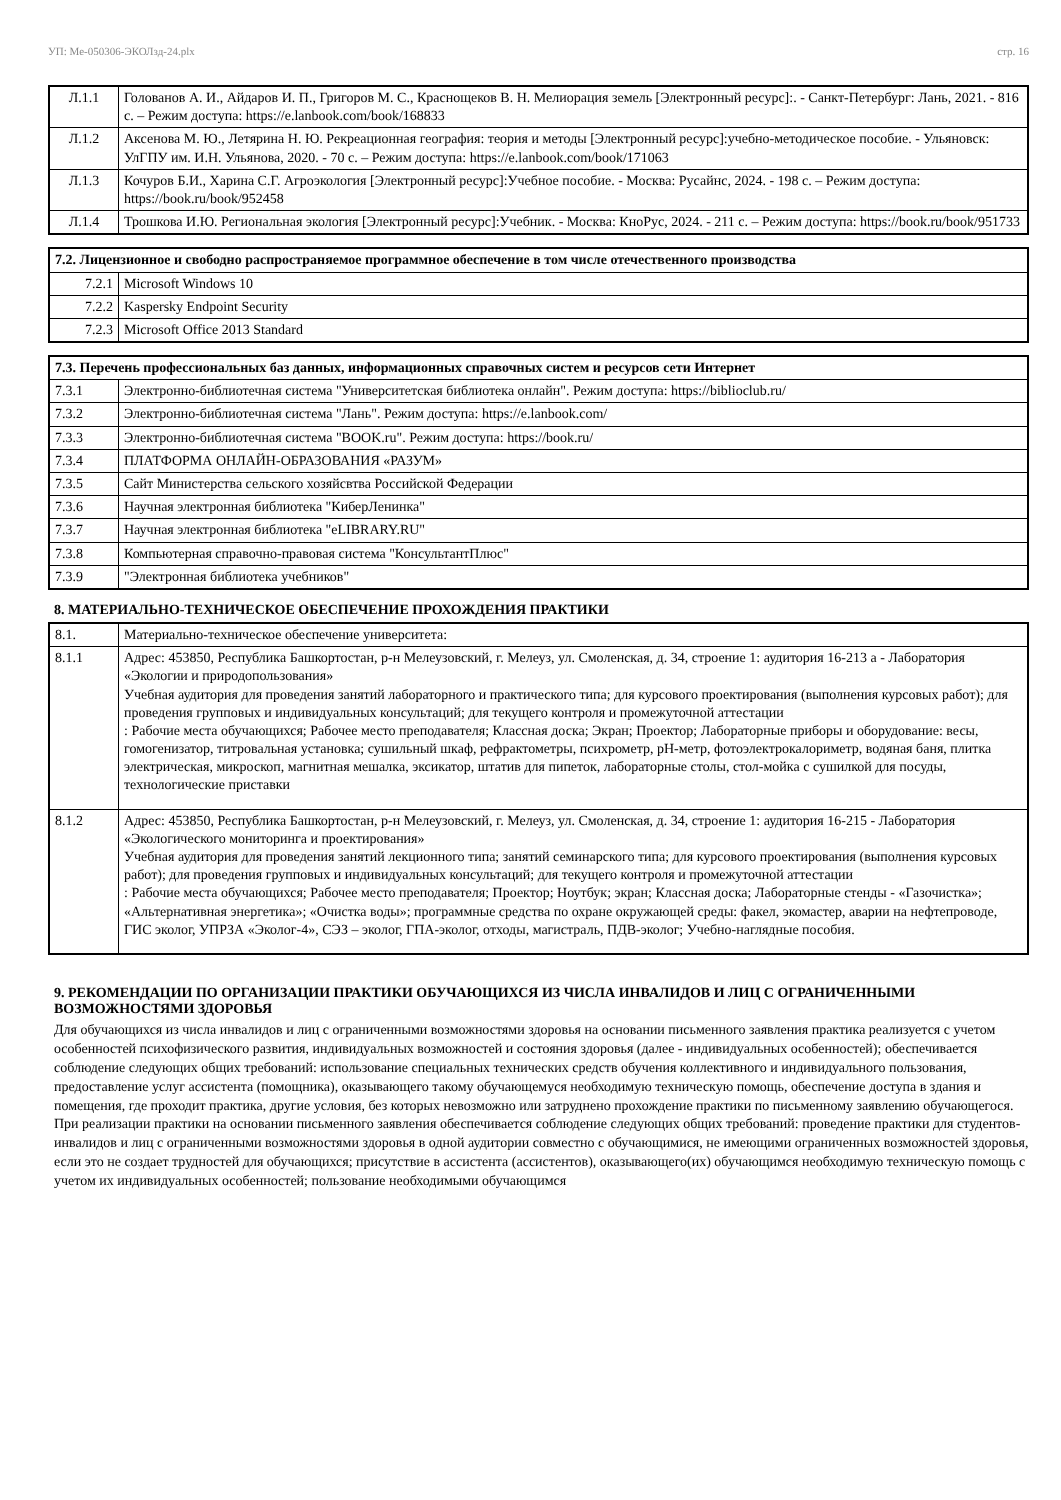УП: Ме-050306-ЭКОЛзд-24.plx стр. 16
| Л.1.1 | Голованов А. И., Айдаров И. П., Григоров М. С., Краснощеков В. Н. Мелиорация земель [Электронный ресурс]:. - Санкт-Петербург: Лань, 2021. - 816 с. – Режим доступа: https://e.lanbook.com/book/168833 |
| Л.1.2 | Аксенова М. Ю., Летярина Н. Ю. Рекреационная география: теория и методы [Электронный ресурс]:учебно-методическое пособие. - Ульяновск: УлГПУ им. И.Н. Ульянова, 2020. - 70 с. – Режим доступа: https://e.lanbook.com/book/171063 |
| Л.1.3 | Кочуров Б.И., Харина С.Г. Агроэкология [Электронный ресурс]:Учебное пособие. - Москва: Русайнс, 2024. - 198 с. – Режим доступа: https://book.ru/book/952458 |
| Л.1.4 | Трошкова И.Ю. Региональная экология [Электронный ресурс]:Учебник. - Москва: КноРус, 2024. - 211 с. – Режим доступа: https://book.ru/book/951733 |
| 7.2. Лицензионное и свободно распространяемое программное обеспечение в том числе отечественного производства | |
| --- | --- |
| 7.2.1 | Microsoft Windows 10 |
| 7.2.2 | Kaspersky Endpoint Security |
| 7.2.3 | Microsoft Office 2013 Standard |
| 7.3. Перечень профессиональных баз данных, информационных справочных систем и ресурсов сети Интернет | |
| --- | --- |
| 7.3.1 | Электронно-библиотечная система "Университетская библиотека онлайн". Режим доступа: https://biblioclub.ru/ |
| 7.3.2 | Электронно-библиотечная система "Лань". Режим доступа: https://e.lanbook.com/ |
| 7.3.3 | Электронно-библиотечная система "BOOK.ru". Режим доступа: https://book.ru/ |
| 7.3.4 | ПЛАТФОРМА ОНЛАЙН-ОБРАЗОВАНИЯ «РАЗУМ» |
| 7.3.5 | Сайт Министерства сельского хозяйсвтва Российской Федерации |
| 7.3.6 | Научная электронная библиотека "КиберЛенинка" |
| 7.3.7 | Научная электронная библиотека "eLIBRARY.RU" |
| 7.3.8 | Компьютерная справочно-правовая система "КонсультантПлюс" |
| 7.3.9 | "Электронная библиотека учебников" |
8. МАТЕРИАЛЬНО-ТЕХНИЧЕСКОЕ ОБЕСПЕЧЕНИЕ ПРОХОЖДЕНИЯ ПРАКТИКИ
| 8.1. | Материально-техническое обеспечение университета: |
| 8.1.1 | Адрес: 453850, Республика Башкортостан, р-н Мелеузовский, г. Мелеуз, ул. Смоленская, д. 34, строение 1: аудитория 16-213 а - Лаборатория «Экологии и природопользования» Учебная аудитория для проведения занятий лабораторного и практического типа; для курсового проектирования (выполнения курсовых работ); для проведения групповых и индивидуальных консультаций; для текущего контроля и промежуточной аттестации : Рабочие места обучающихся; Рабочее место преподавателя; Классная доска; Экран; Проектор; Лабораторные приборы и оборудование: весы, гомогенизатор, титровальная установка; сушильный шкаф, рефрактометры, психрометр, pH-метр, фотоэлектрокалориметр, водяная баня, плитка электрическая, микроскоп, магнитная мешалка, эксикатор, штатив для пипеток, лабораторные столы, стол-мойка с сушилкой для посуды, технологические приставки |
| 8.1.2 | Адрес: 453850, Республика Башкортостан, р-н Мелеузовский, г. Мелеуз, ул. Смоленская, д. 34, строение 1: аудитория 16-215 - Лаборатория «Экологического мониторинга и проектирования» Учебная аудитория для проведения занятий лекционного типа; занятий семинарского типа; для курсового проектирования (выполнения курсовых работ); для проведения групповых и индивидуальных консультаций; для текущего контроля и промежуточной аттестации : Рабочие места обучающихся; Рабочее место преподавателя; Проектор; Ноутбук; экран; Классная доска; Лабораторные стенды - «Газочистка»; «Альтернативная энергетика»; «Очистка воды»; программные средства по охране окружающей среды: факел, экомастер, аварии на нефтепроводе, ГИС эколог, УПРЗА «Эколог-4», СЭЗ – эколог, ГПА-эколог, отходы, магистраль, ПДВ-эколог; Учебно-наглядные пособия. |
9. РЕКОМЕНДАЦИИ ПО ОРГАНИЗАЦИИ ПРАКТИКИ ОБУЧАЮЩИХСЯ ИЗ ЧИСЛА ИНВАЛИДОВ И ЛИЦ С ОГРАНИЧЕННЫМИ ВОЗМОЖНОСТЯМИ ЗДОРОВЬЯ
Для обучающихся из числа инвалидов и лиц с ограниченными возможностями здоровья на основании письменного заявления практика реализуется с учетом особенностей психофизического развития, индивидуальных возможностей и состояния здоровья (далее - индивидуальных особенностей); обеспечивается соблюдение следующих общих требований: использование специальных технических средств обучения коллективного и индивидуального пользования, предоставление услуг ассистента (помощника), оказывающего такому обучающемуся необходимую техническую помощь, обеспечение доступа в здания и помещения, где проходит практика, другие условия, без которых невозможно или затруднено прохождение практики по письменному заявлению обучающегося.
При реализации практики на основании письменного заявления обеспечивается соблюдение следующих общих требований: проведение практики для студентов-инвалидов и лиц с ограниченными возможностями здоровья в одной аудитории совместно с обучающимися, не имеющими ограниченных возможностей здоровья, если это не создает трудностей для обучающихся; присутствие в ассистента (ассистентов), оказывающего(их) обучающимся необходимую техническую помощь с учетом их индивидуальных особенностей; пользование необходимыми обучающимся